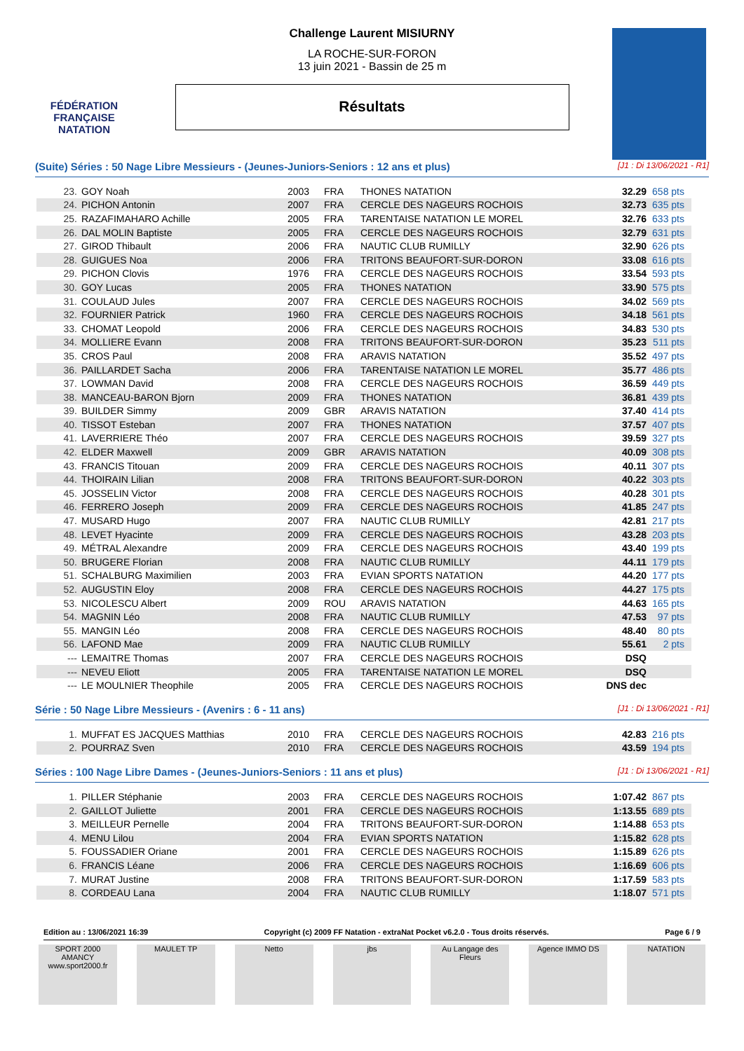FÉDÉRATION FRANÇAISE NATATION
Challenge Laurent MISIURNY
LA ROCHE-SUR-FORON
13 juin 2021 - Bassin de 25 m
Résultats
(Suite) Séries : 50 Nage Libre Messieurs - (Jeunes-Juniors-Seniors : 12 ans et plus) [J1 : Di 13/06/2021 - R1]
| 23. | GOY Noah | 2003 | FRA | THONES NATATION | 32.29 | 658 pts |
| 24. | PICHON Antonin | 2007 | FRA | CERCLE DES NAGEURS ROCHOIS | 32.73 | 635 pts |
| 25. | RAZAFIMAHARO Achille | 2005 | FRA | TARENTAISE NATATION LE MOREL | 32.76 | 633 pts |
| 26. | DAL MOLIN Baptiste | 2005 | FRA | CERCLE DES NAGEURS ROCHOIS | 32.79 | 631 pts |
| 27. | GIROD Thibault | 2006 | FRA | NAUTIC CLUB RUMILLY | 32.90 | 626 pts |
| 28. | GUIGUES Noa | 2006 | FRA | TRITONS BEAUFORT-SUR-DORON | 33.08 | 616 pts |
| 29. | PICHON Clovis | 1976 | FRA | CERCLE DES NAGEURS ROCHOIS | 33.54 | 593 pts |
| 30. | GOY Lucas | 2005 | FRA | THONES NATATION | 33.90 | 575 pts |
| 31. | COULAUD Jules | 2007 | FRA | CERCLE DES NAGEURS ROCHOIS | 34.02 | 569 pts |
| 32. | FOURNIER Patrick | 1960 | FRA | CERCLE DES NAGEURS ROCHOIS | 34.18 | 561 pts |
| 33. | CHOMAT Leopold | 2006 | FRA | CERCLE DES NAGEURS ROCHOIS | 34.83 | 530 pts |
| 34. | MOLLIERE Evann | 2008 | FRA | TRITONS BEAUFORT-SUR-DORON | 35.23 | 511 pts |
| 35. | CROS Paul | 2008 | FRA | ARAVIS NATATION | 35.52 | 497 pts |
| 36. | PAILLARDET Sacha | 2006 | FRA | TARENTAISE NATATION LE MOREL | 35.77 | 486 pts |
| 37. | LOWMAN David | 2008 | FRA | CERCLE DES NAGEURS ROCHOIS | 36.59 | 449 pts |
| 38. | MANCEAU-BARON Bjorn | 2009 | FRA | THONES NATATION | 36.81 | 439 pts |
| 39. | BUILDER Simmy | 2009 | GBR | ARAVIS NATATION | 37.40 | 414 pts |
| 40. | TISSOT Esteban | 2007 | FRA | THONES NATATION | 37.57 | 407 pts |
| 41. | LAVERRIERE Théo | 2007 | FRA | CERCLE DES NAGEURS ROCHOIS | 39.59 | 327 pts |
| 42. | ELDER Maxwell | 2009 | GBR | ARAVIS NATATION | 40.09 | 308 pts |
| 43. | FRANCIS Titouan | 2009 | FRA | CERCLE DES NAGEURS ROCHOIS | 40.11 | 307 pts |
| 44. | THOIRAIN Lilian | 2008 | FRA | TRITONS BEAUFORT-SUR-DORON | 40.22 | 303 pts |
| 45. | JOSSELIN Victor | 2008 | FRA | CERCLE DES NAGEURS ROCHOIS | 40.28 | 301 pts |
| 46. | FERRERO Joseph | 2009 | FRA | CERCLE DES NAGEURS ROCHOIS | 41.85 | 247 pts |
| 47. | MUSARD Hugo | 2007 | FRA | NAUTIC CLUB RUMILLY | 42.81 | 217 pts |
| 48. | LEVET Hyacinte | 2009 | FRA | CERCLE DES NAGEURS ROCHOIS | 43.28 | 203 pts |
| 49. | MÉTRAL Alexandre | 2009 | FRA | CERCLE DES NAGEURS ROCHOIS | 43.40 | 199 pts |
| 50. | BRUGERE Florian | 2008 | FRA | NAUTIC CLUB RUMILLY | 44.11 | 179 pts |
| 51. | SCHALBURG Maximilien | 2003 | FRA | EVIAN SPORTS NATATION | 44.20 | 177 pts |
| 52. | AUGUSTIN Eloy | 2008 | FRA | CERCLE DES NAGEURS ROCHOIS | 44.27 | 175 pts |
| 53. | NICOLESCU Albert | 2009 | ROU | ARAVIS NATATION | 44.63 | 165 pts |
| 54. | MAGNIN Léo | 2008 | FRA | NAUTIC CLUB RUMILLY | 47.53 | 97 pts |
| 55. | MANGIN Léo | 2008 | FRA | CERCLE DES NAGEURS ROCHOIS | 48.40 | 80 pts |
| 56. | LAFOND Mae | 2009 | FRA | NAUTIC CLUB RUMILLY | 55.61 | 2 pts |
| --- | LEMAITRE Thomas | 2007 | FRA | CERCLE DES NAGEURS ROCHOIS | DSQ | |
| --- | NEVEU Eliott | 2005 | FRA | TARENTAISE NATATION LE MOREL | DSQ | |
| --- | LE MOULNIER Theophile | 2005 | FRA | CERCLE DES NAGEURS ROCHOIS | DNS dec | |
Série : 50 Nage Libre Messieurs - (Avenirs : 6 - 11 ans) [J1 : Di 13/06/2021 - R1]
| 1. | MUFFAT ES JACQUES Matthias | 2010 | FRA | CERCLE DES NAGEURS ROCHOIS | 42.83 | 216 pts |
| 2. | POURRAZ Sven | 2010 | FRA | CERCLE DES NAGEURS ROCHOIS | 43.59 | 194 pts |
Séries : 100 Nage Libre Dames - (Jeunes-Juniors-Seniors : 11 ans et plus) [J1 : Di 13/06/2021 - R1]
| 1. | PILLER Stéphanie | 2003 | FRA | CERCLE DES NAGEURS ROCHOIS | 1:07.42 | 867 pts |
| 2. | GAILLOT Juliette | 2001 | FRA | CERCLE DES NAGEURS ROCHOIS | 1:13.55 | 689 pts |
| 3. | MEILLEUR Pernelle | 2004 | FRA | TRITONS BEAUFORT-SUR-DORON | 1:14.88 | 653 pts |
| 4. | MENU Lilou | 2004 | FRA | EVIAN SPORTS NATATION | 1:15.82 | 628 pts |
| 5. | FOUSSADIER Oriane | 2001 | FRA | CERCLE DES NAGEURS ROCHOIS | 1:15.89 | 626 pts |
| 6. | FRANCIS Léane | 2006 | FRA | CERCLE DES NAGEURS ROCHOIS | 1:16.69 | 606 pts |
| 7. | MURAT Justine | 2008 | FRA | TRITONS BEAUFORT-SUR-DORON | 1:17.59 | 583 pts |
| 8. | CORDEAU Lana | 2004 | FRA | NAUTIC CLUB RUMILLY | 1:18.07 | 571 pts |
Edition au : 13/06/2021 16:39 Copyright (c) 2009 FF Natation - extraNat Pocket v6.2.0 - Tous droits réservés. Page 6 / 9
SPORT 2000 AMANCY www.sport2000.fr
MAULET TP Netto jbs Au Langage des Fleurs
Agence IMMO DS NATATION